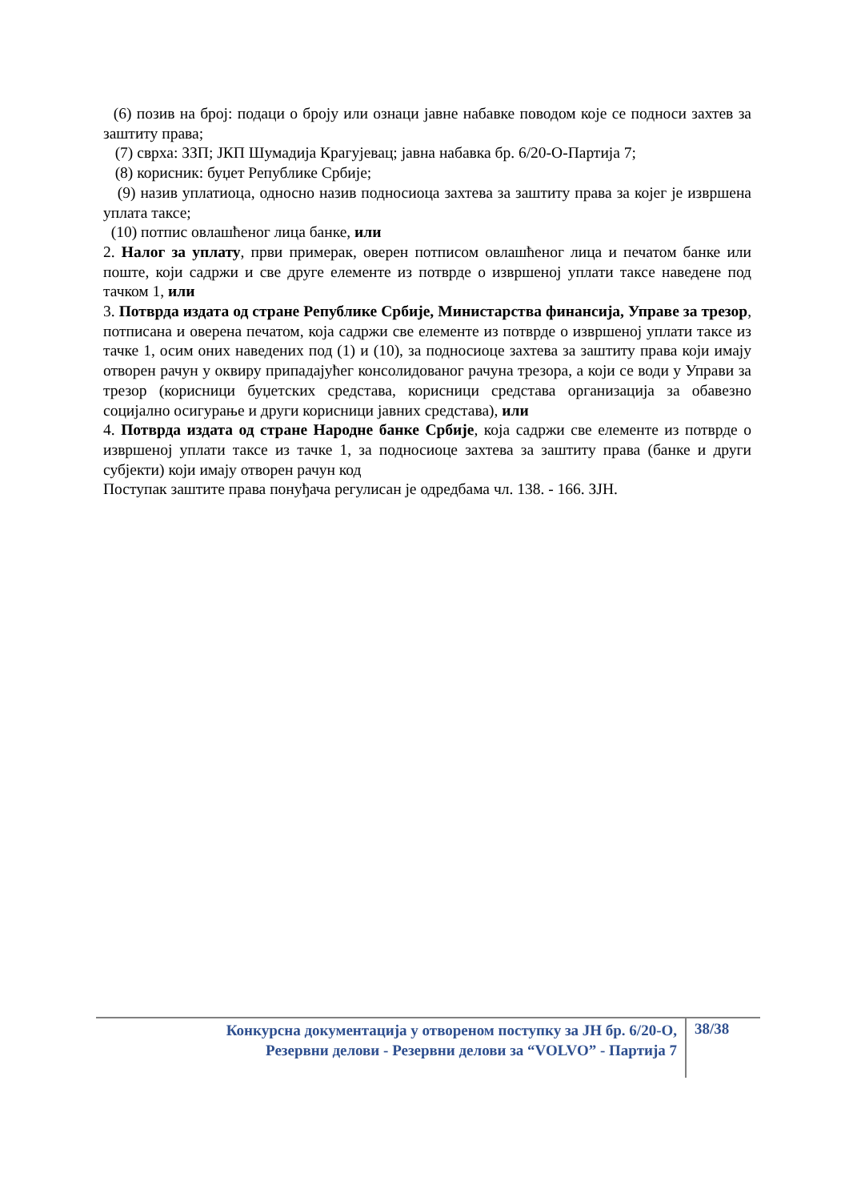(6) позив на број: подаци о броју или ознаци јавне набавке поводом које се подноси захтев за заштиту права;
(7) сврха: ЗЗП; ЈКП Шумадија Крагујевац; јавна набавка бр. 6/20-О-Партија 7;
(8) корисник: буџет Републике Србије;
(9) назив уплатиоца, односно назив подносиоца захтева за заштиту права за којег је извршена уплата таксе;
(10) потпис овлашћеног лица банке, или
2. Налог за уплату, први примерак, оверен потписом овлашћеног лица и печатом банке или поште, који садржи и све друге елементе из потврде о извршеној уплати таксе наведене под тачком 1, или
3. Потврда издата од стране Републике Србије, Министарства финансија, Управе за трезор, потписана и оверена печатом, која садржи све елементе из потврде о извршеној уплати таксе из тачке 1, осим оних наведених под (1) и (10), за подносиоце захтева за заштиту права који имају отворен рачун у оквиру припадајућег консолидованог рачуна трезора, а који се води у Управи за трезор (корисници буџетских средстава, корисници средстава организација за обавезно социјално осигурање и други корисници јавних средстава), или
4. Потврда издата од стране Народне банке Србије, која садржи све елементе из потврде о извршеној уплати таксе из тачке 1, за подносиоце захтева за заштиту права (банке и други субјекти) који имају отворен рачун код
Поступак заштите права понуђача регулисан је одредбама чл. 138. - 166. ЗЈН.
Конкурсна документација у отвореном поступку за ЈН бр. 6/20-О,
Резервни делови - Резервни делови за “VOLVO” - Партија 7
38/38